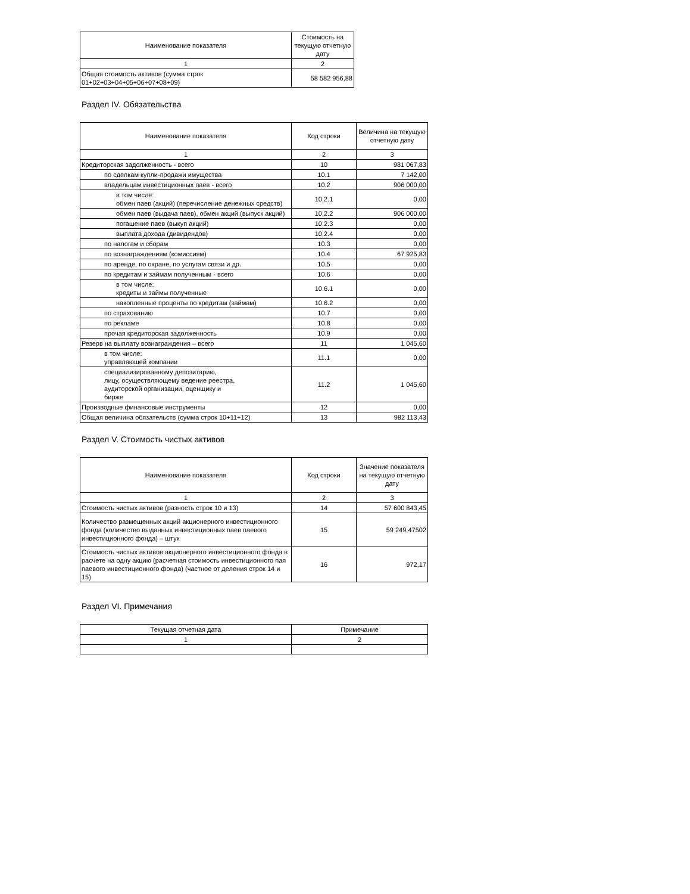| Наименование показателя | Стоимость на текущую отчетную дату |
| --- | --- |
| 1 | 2 |
| Общая стоимость активов (сумма строк 01+02+03+04+05+06+07+08+09) | 58 582 956,88 |
Раздел IV. Обязательства
| Наименование показателя | Код строки | Величина на текущую отчетную дату |
| --- | --- | --- |
| 1 | 2 | 3 |
| Кредиторская задолженность - всего | 10 | 981 067,83 |
| по сделкам купли-продажи имущества | 10.1 | 7 142,00 |
| владельцам инвестиционных паев - всего | 10.2 | 906 000,00 |
| в том числе: обмен паев (акций) (перечисление денежных средств) | 10.2.1 | 0,00 |
| обмен паев (выдача паев), обмен акций (выпуск акций) | 10.2.2 | 906 000,00 |
| погашение паев (выкуп акций) | 10.2.3 | 0,00 |
| выплата дохода (дивидендов) | 10.2.4 | 0,00 |
| по налогам и сборам | 10.3 | 0,00 |
| по вознаграждениям (комиссиям) | 10.4 | 67 925,83 |
| по аренде, по охране, по услугам связи и др. | 10.5 | 0,00 |
| по кредитам и займам полученным - всего | 10.6 | 0,00 |
| в том числе: кредиты и займы полученные | 10.6.1 | 0,00 |
| накопленные проценты по кредитам (займам) | 10.6.2 | 0,00 |
| по страхованию | 10.7 | 0,00 |
| по рекламе | 10.8 | 0,00 |
| прочая кредиторская задолженность | 10.9 | 0,00 |
| Резерв на выплату вознаграждения – всего | 11 | 1 045,60 |
| в том числе: управляющей компании | 11.1 | 0,00 |
| специализированному депозитарию, лицу, осуществляющему ведение реестра, аудиторской организации, оценщику и бирже | 11.2 | 1 045,60 |
| Производные финансовые инструменты | 12 | 0,00 |
| Общая величина обязательств (сумма строк 10+11+12) | 13 | 982 113,43 |
Раздел V. Стоимость чистых активов
| Наименование показателя | Код строки | Значение показателя на текущую отчетную дату |
| --- | --- | --- |
| 1 | 2 | 3 |
| Стоимость чистых активов (разность строк 10 и 13) | 14 | 57 600 843,45 |
| Количество размещенных акций акционерного инвестиционного фонда (количество выданных инвестиционных паев паевого инвестиционного фонда) – штук | 15 | 59 249,47502 |
| Стоимость чистых активов акционерного инвестиционного фонда в расчете на одну акцию (расчетная стоимость инвестиционного пая паевого инвестиционного фонда) (частное от деления строк 14 и 15) | 16 | 972,17 |
Раздел VI. Примечания
| Текущая отчетная дата | Примечание |
| --- | --- |
| 1 | 2 |